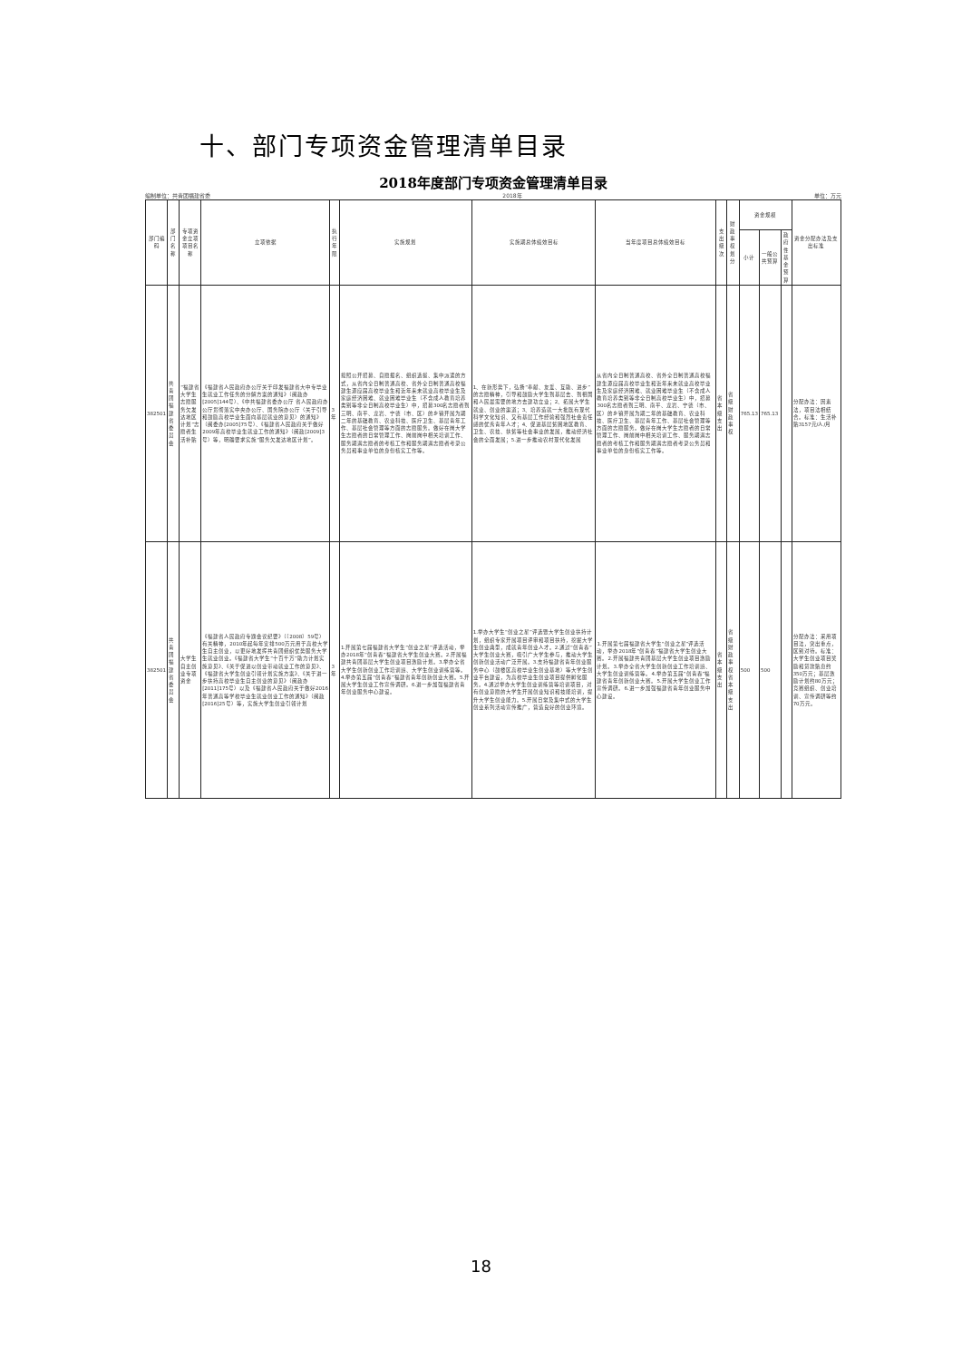十、部门专项资金管理清单目录
2018年度部门专项资金管理清单目录
编制单位：共青团福建省委 2018年 单位：万元
| 部门编码 | 部门名称 | 专项资金立项项目名称 | 立项依据 | 执行年限 | 实施规划 | 实施期总体绩效目标 | 当年度项目总体绩效目标 | 支出级次 | 财政事权划分 | 资金规模 | | | 资金分配办法及支出标准 |
| --- | --- | --- | --- | --- | --- | --- | --- | --- | --- | --- | --- | --- | --- |
| | | | | | | | | | | 小计 | 一般公共预算 | 政府性基金预算 | |
| 382501 | 共青团福建省委员会 | “福建省大学生志愿服务欠发达地区计划”志愿者生活补贴 | 《福建省人民政府办公厅关于印发福建省大中专毕业生就业工作任务的分解方案的通知》（闽政办[2005]144号）、《中共福建省委办公厅 省人民政府办公厅贯彻落实中央办公厅、国务院办公厅〈关于引导和鼓励高校毕业生面向基层就业的意见〉的通知》（闽委办[2005]75号）、《福建省人民政府关于做好2009年高校毕业生就业工作的通知》（闽政[2009]3号）等，明确要求实施“服务欠发达地区计划”。 | 3年 | 按照公开招募、自愿报名、组织选拔、集中派遣的方式，从省内全日制普通高校、省外全日制普通高校福建生源应届高校毕业生和近年来未就业高校毕业生及家庭经济困难、就业困难毕业生（不含成人教育培养类别等非全日制高校毕业生）中，招募300名志愿者到三明、南平、龙岩、宁德（市、区）的乡镇开展为期二年的基础教育、农业科技、医疗卫生、基层青年工作、基层社会管理等方面的志愿服务。做好在岗大学生志愿者的日常管理工作、岗前岗中相关培训工作、服务期满志愿者的考核工作和服务期满志愿者考录公务员和事业单位的身份核实工作等。 | 1、在新形势下，弘扬“奉献、友爱、互助、进步”的志愿精神，引导和鼓励大学生到基层去、到祖国和人民最需要的地方去建功立业；2、拓展大学生就业、创业的渠道；3、培养造就一大批既有现代科学文化知识、又有基层工作经验和强烈社会责任感的优秀青年人才；4、促进基层贫困地区教育、卫生、农技、扶贫等社会事业的发展，推动经济社会的全面发展；5.进一步推动农村现代化发展 | 从省内全日制普通高校、省外全日制普通高校福建生源应届高校毕业生和近年来未就业高校毕业生及家庭经济困难、就业困难毕业生（不含成人教育培养类别等非全日制高校毕业生）中，招募300名志愿者到三明、南平、龙岩、宁德（市、区）的乡镇开展为期二年的基础教育、农业科技、医疗卫生、基层青年工作、基层社会管理等方面的志愿服务。做好在岗大学生志愿者的日常管理工作、岗前岗中相关培训工作、服务期满志愿者的考核工作和服务期满志愿者考录公务员和事业单位的身份核实工作等。 | 省本级支出 | 省级财政事权 | 765.13 | 765.13 | | 分配办法：因素法，项目法相结合。标准：生活补贴3157元/人/月 |
| 382501 | 共青团福建省委员会 | 大学生自主创业专项资金 | 《福建省人民政府专题会议纪要》（〔2008〕59号）有关精神，2010年起每年安排500万元用于高校大学生自主创业，以更好地发挥共青团组织优势服务大学生就业创业。《福建省大学生“十百千万”助力计划实施意见》、《关于促进以创业带动就业工作的意见》、《福建省大学生创业引领计划实施方案》、《关于进一步扶持高校毕业生自主创业的意见》（闽政办[2011]175号）以及《福建省人民政府关于做好2016年普通高等学校毕业生就业创业工作的通知》（闽政[2016]25号）等，实施大学生创业引领计划 | 3年 | 1.开展第七届福建省大学生“创业之星”评选活动，举办2018年“创青春”福建省大学生创业大赛。2.开展福建共青团基层大学生创业项目激励计划。3.举办全省大学生创新创业工作培训班、大学生创业训练营等。4.举办第五届“创青春”福建省青年创新创业大赛。5.开展大学生创业工作宣传调研。6.进一步加强福建省青年创业服务中心建设。 | 1.举办大学生“创业之星”评选暨大学生创业扶持计划，组织专家开展项目评审和项目扶持，挖掘大学生创业典型，成就青年创业人才。2.通过“创青春”大学生创业大赛，吸引广大学生参与，推动大学生创新创业活动广泛开展。3.支持福建省青年创业服务中心（鼓楼区高校毕业生创业基地）等大学生创业平台建设，为高校毕业生创业项目提供孵化服务。4.通过举办大学生创业训练营等培训项目，对有创业意愿的大学生开展创业知识和技能培训，提升大学生创业能力。5.开展日常及集中式的大学生创业系列活动宣传推广，营造良好的创业环境。 | 1.开展第七届福建省大学生“创业之星”评选活动，举办2018年“创青春”福建省大学生创业大赛。2.开展福建共青团基层大学生创业项目激励计划。3.举办全省大学生创新创业工作培训班、大学生创业训练营等。4.举办第五届“创青春”福建省青年创新创业大赛。5.开展大学生创业工作宣传调研。6.进一步加强福建省青年创业服务中心建设。 | 省本级支出 | 省级财政事权省本级支出 | 500 | 500 | | 分配办法：采用项目法，突出重点，区别对待。标准：大学生创业项目奖励和贷款贴息约350万元；基层激励计划约80万元；竞赛组织、创业培训、宣传调研等约70万元。 |
18